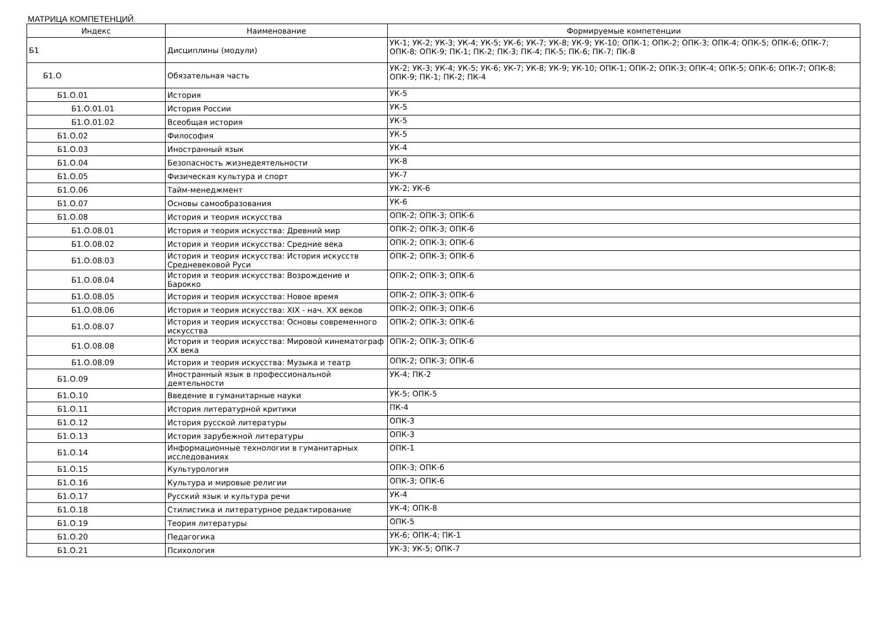МАТРИЦА КОМПЕТЕНЦИЙ
| Индекс | Наименование | Формируемые компетенции |
| --- | --- | --- |
| Б1 | Дисциплины (модули) | УК-1; УК-2; УК-3; УК-4; УК-5; УК-6; УК-7; УК-8; УК-9; УК-10; ОПК-1; ОПК-2; ОПК-3; ОПК-4; ОПК-5; ОПК-6; ОПК-7; ОПК-8; ОПК-9; ПК-1; ПК-2; ПК-3; ПК-4; ПК-5; ПК-6; ПК-7; ПК-8 |
| Б1.О | Обязательная часть | УК-2; УК-3; УК-4; УК-5; УК-6; УК-7; УК-8; УК-9; УК-10; ОПК-1; ОПК-2; ОПК-3; ОПК-4; ОПК-5; ОПК-6; ОПК-7; ОПК-8; ОПК-9; ПК-1; ПК-2; ПК-4 |
| Б1.О.01 | История | УК-5 |
| Б1.О.01.01 | История России | УК-5 |
| Б1.О.01.02 | Всеобщая история | УК-5 |
| Б1.О.02 | Философия | УК-5 |
| Б1.О.03 | Иностранный язык | УК-4 |
| Б1.О.04 | Безопасность жизнедеятельности | УК-8 |
| Б1.О.05 | Физическая культура и спорт | УК-7 |
| Б1.О.06 | Тайм-менеджмент | УК-2; УК-6 |
| Б1.О.07 | Основы самообразования | УК-6 |
| Б1.О.08 | История и теория искусства | ОПК-2; ОПК-3; ОПК-6 |
| Б1.О.08.01 | История и теория искусства: Древний мир | ОПК-2; ОПК-3; ОПК-6 |
| Б1.О.08.02 | История и теория искусства: Средние века | ОПК-2; ОПК-3; ОПК-6 |
| Б1.О.08.03 | История и теория искусства: История искусств Средневековой Руси | ОПК-2; ОПК-3; ОПК-6 |
| Б1.О.08.04 | История и теория искусства: Возрождение и Барокко | ОПК-2; ОПК-3; ОПК-6 |
| Б1.О.08.05 | История и теория искусства: Новое время | ОПК-2; ОПК-3; ОПК-6 |
| Б1.О.08.06 | История и теория искусства: XIX - нач. XX веков | ОПК-2; ОПК-3; ОПК-6 |
| Б1.О.08.07 | История и теория искусства: Основы современного искусства | ОПК-2; ОПК-3; ОПК-6 |
| Б1.О.08.08 | История и теория искусства: Мировой кинематограф XX века | ОПК-2; ОПК-3; ОПК-6 |
| Б1.О.08.09 | История и теория искусства: Музыка и театр | ОПК-2; ОПК-3; ОПК-6 |
| Б1.О.09 | Иностранный язык в профессиональной деятельности | УК-4; ПК-2 |
| Б1.О.10 | Введение в гуманитарные науки | УК-5; ОПК-5 |
| Б1.О.11 | История литературной критики | ПК-4 |
| Б1.О.12 | История русской литературы | ОПК-3 |
| Б1.О.13 | История зарубежной литературы | ОПК-3 |
| Б1.О.14 | Информационные технологии в гуманитарных исследованиях | ОПК-1 |
| Б1.О.15 | Культурология | ОПК-3; ОПК-6 |
| Б1.О.16 | Культура и мировые религии | ОПК-3; ОПК-6 |
| Б1.О.17 | Русский язык и культура речи | УК-4 |
| Б1.О.18 | Стилистика и литературное редактирование | УК-4; ОПК-8 |
| Б1.О.19 | Теория литературы | ОПК-5 |
| Б1.О.20 | Педагогика | УК-6; ОПК-4; ПК-1 |
| Б1.О.21 | Психология | УК-3; УК-5; ОПК-7 |